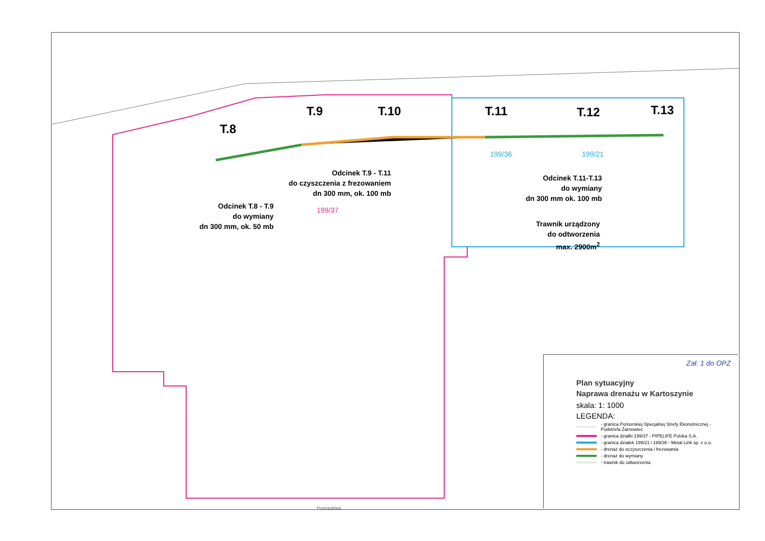T.8
T.9 T.10 T.11 T.12 T.13
Odcinek T.9 - T.11
do czyszczenia z frezowaniem
dn 300 mm, ok. 100 mb
Odcinek T.8 - T.9
do wymiany
dn 300 mm, ok. 50 mb
Odcinek T.11-T.13
do wymiany
dn 300 mm ok. 100 mb
Trawnik urządzony
do odtworzenia
max. 2900m<sup>2</sup>
199/37
199/36 199/21
Przemysłowa
Zał. 1 do OPZ
Plan sytuacyjny
Naprawa drenażu w Kartoszynie
skala: 1: 1000
LEGENDA:
- granica Pomorskiej Specjalnej Strefy Ekonomicznej - Podstrefa Żarnowiec
- granica działki 199/37 - PIPELIFE Polska S.A.
- granica działek 199/21 i 199/36 - Metal Link sp. z o.o.
- drenaż do oczyszczenia i frezowania
- drenaż do wymiany
- trawnik do odtworzenia